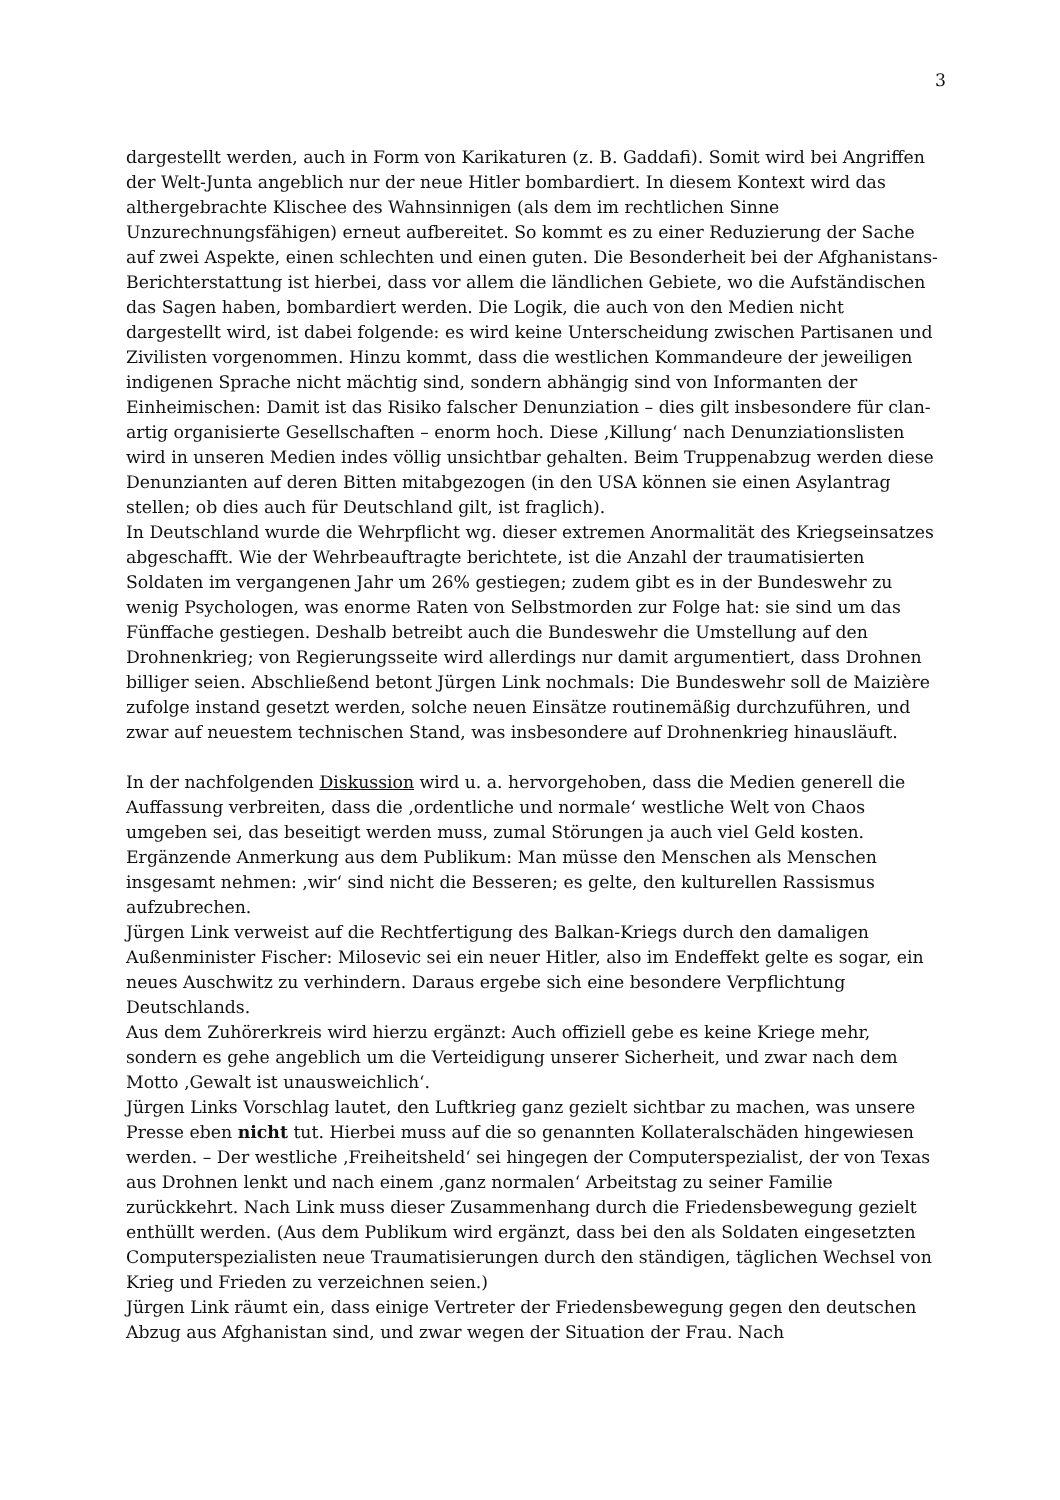3
dargestellt werden, auch in Form von Karikaturen (z. B. Gaddafi). Somit wird bei Angriffen der Welt-Junta angeblich nur der neue Hitler bombardiert. In diesem Kontext wird das althergebrachte Klischee des Wahnsinnigen (als dem im rechtlichen Sinne Unzurechnungsfähigen) erneut aufbereitet. So kommt es zu einer Reduzierung der Sache auf zwei Aspekte, einen schlechten und einen guten. Die Besonderheit bei der Afghanistans-Berichterstattung ist hierbei, dass vor allem die ländlichen Gebiete, wo die Aufständischen das Sagen haben, bombardiert werden. Die Logik, die auch von den Medien nicht dargestellt wird, ist dabei folgende: es wird keine Unterscheidung zwischen Partisanen und Zivilisten vorgenommen. Hinzu kommt, dass die westlichen Kommandeure der jeweiligen indigenen Sprache nicht mächtig sind, sondern abhängig sind von Informanten der Einheimischen: Damit ist das Risiko falscher Denunziation – dies gilt insbesondere für clan-artig organisierte Gesellschaften – enorm hoch. Diese ‚Killung‘ nach Denunziationslisten wird in unseren Medien indes völlig unsichtbar gehalten. Beim Truppenabzug werden diese Denunzianten auf deren Bitten mitabgezogen (in den USA können sie einen Asylantrag stellen; ob dies auch für Deutschland gilt, ist fraglich).
In Deutschland wurde die Wehrpflicht wg. dieser extremen Anormalität des Kriegseinsatzes abgeschafft. Wie der Wehrbeauftragte berichtete, ist die Anzahl der traumatisierten Soldaten im vergangenen Jahr um 26% gestiegen; zudem gibt es in der Bundeswehr zu wenig Psychologen, was enorme Raten von Selbstmorden zur Folge hat: sie sind um das Fünffache gestiegen. Deshalb betreibt auch die Bundeswehr die Umstellung auf den Drohnenkrieg; von Regierungsseite wird allerdings nur damit argumentiert, dass Drohnen billiger seien. Abschließend betont Jürgen Link nochmals: Die Bundeswehr soll de Maizière zufolge instand gesetzt werden, solche neuen Einsätze routinemäßig durchzuführen, und zwar auf neuestem technischen Stand, was insbesondere auf Drohnenkrieg hinausläuft.
In der nachfolgenden Diskussion wird u. a. hervorgehoben, dass die Medien generell die Auffassung verbreiten, dass die ‚ordentliche und normale‘ westliche Welt von Chaos umgeben sei, das beseitigt werden muss, zumal Störungen ja auch viel Geld kosten. Ergänzende Anmerkung aus dem Publikum: Man müsse den Menschen als Menschen insgesamt nehmen: ‚wir‘ sind nicht die Besseren; es gelte, den kulturellen Rassismus aufzubrechen.
Jürgen Link verweist auf die Rechtfertigung des Balkan-Kriegs durch den damaligen Außenminister Fischer: Milosevic sei ein neuer Hitler, also im Endeffekt gelte es sogar, ein neues Auschwitz zu verhindern. Daraus ergebe sich eine besondere Verpflichtung Deutschlands.
Aus dem Zuhörerkreis wird hierzu ergänzt: Auch offiziell gebe es keine Kriege mehr, sondern es gehe angeblich um die Verteidigung unserer Sicherheit, und zwar nach dem Motto ‚Gewalt ist unausweichlich‘.
Jürgen Links Vorschlag lautet, den Luftkrieg ganz gezielt sichtbar zu machen, was unsere Presse eben nicht tut. Hierbei muss auf die so genannten Kollateralschäden hingewiesen werden. – Der westliche ‚Freiheitsheld‘ sei hingegen der Computerspezialist, der von Texas aus Drohnen lenkt und nach einem ‚ganz normalen‘ Arbeitstag zu seiner Familie zurückkehrt. Nach Link muss dieser Zusammenhang durch die Friedensbewegung gezielt enthüllt werden. (Aus dem Publikum wird ergänzt, dass bei den als Soldaten eingesetzten Computerspezialisten neue Traumatisierungen durch den ständigen, täglichen Wechsel von Krieg und Frieden zu verzeichnen seien.)
Jürgen Link räumt ein, dass einige Vertreter der Friedensbewegung gegen den deutschen Abzug aus Afghanistan sind, und zwar wegen der Situation der Frau. Nach